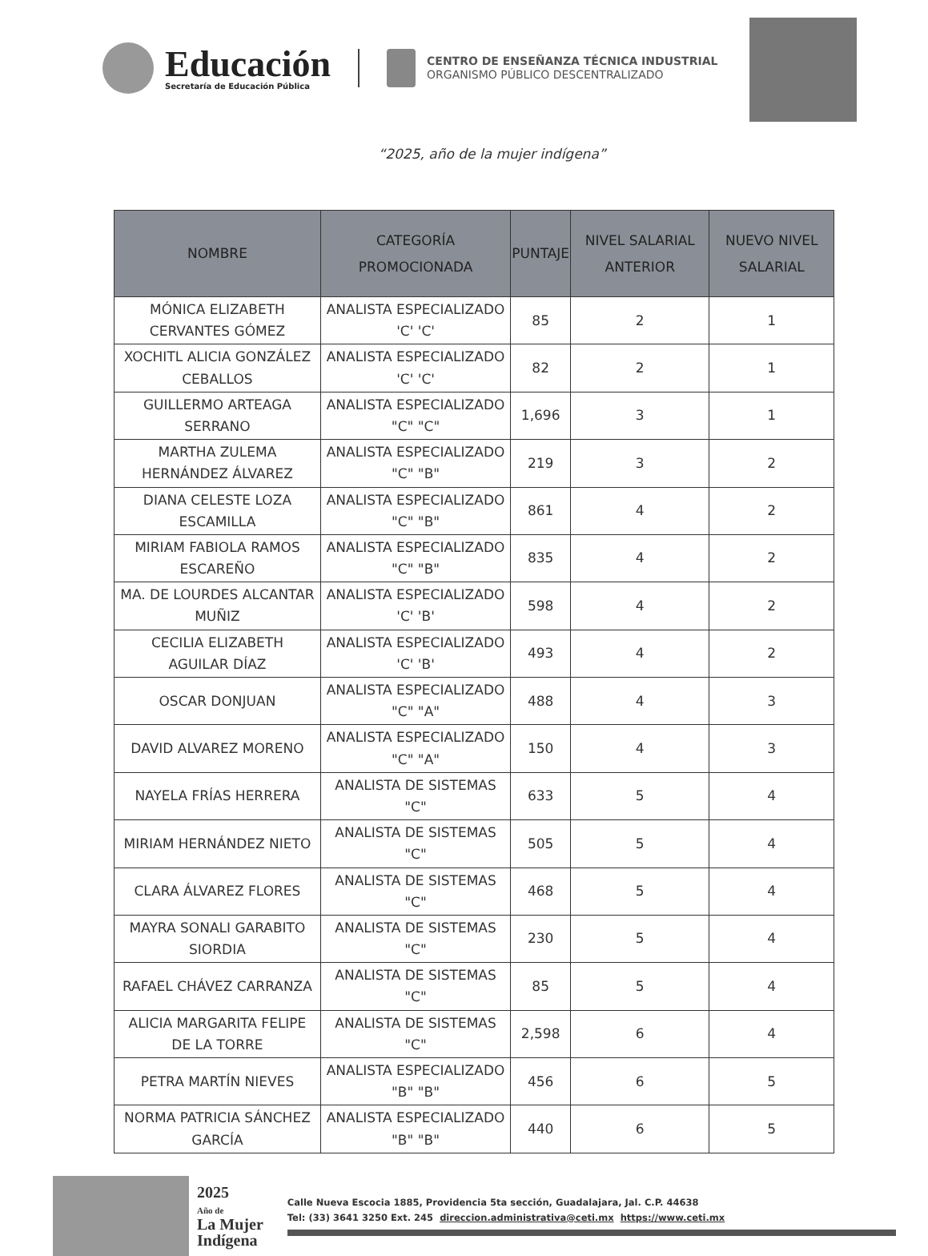Educación
Secretaría de Educación Pública
CENTRO DE ENSEÑANZA TÉCNICA INDUSTRIAL
ORGANISMO PÚBLICO DESCENTRALIZADO
“2025, año de la mujer indígena”
| NOMBRE | CATEGORÍA PROMOCIONADA | PUNTAJE | NIVEL SALARIAL ANTERIOR | NUEVO NIVEL SALARIAL |
| --- | --- | --- | --- | --- |
| MÓNICA ELIZABETH CERVANTES GÓMEZ | ANALISTA ESPECIALIZADO 'C' 'C' | 85 | 2 | 1 |
| XOCHITL ALICIA GONZÁLEZ CEBALLOS | ANALISTA ESPECIALIZADO 'C' 'C' | 82 | 2 | 1 |
| GUILLERMO ARTEAGA SERRANO | ANALISTA ESPECIALIZADO "C" "C" | 1,696 | 3 | 1 |
| MARTHA ZULEMA HERNÁNDEZ ÁLVAREZ | ANALISTA ESPECIALIZADO "C" "B" | 219 | 3 | 2 |
| DIANA CELESTE LOZA ESCAMILLA | ANALISTA ESPECIALIZADO "C" "B" | 861 | 4 | 2 |
| MIRIAM FABIOLA RAMOS ESCAREÑO | ANALISTA ESPECIALIZADO "C" "B" | 835 | 4 | 2 |
| MA. DE LOURDES ALCANTAR MUÑIZ | ANALISTA ESPECIALIZADO 'C' 'B' | 598 | 4 | 2 |
| CECILIA ELIZABETH AGUILAR DÍAZ | ANALISTA ESPECIALIZADO 'C' 'B' | 493 | 4 | 2 |
| OSCAR DONJUAN | ANALISTA ESPECIALIZADO "C" "A" | 488 | 4 | 3 |
| DAVID ALVAREZ MORENO | ANALISTA ESPECIALIZADO "C" "A" | 150 | 4 | 3 |
| NAYELA FRÍAS HERRERA | ANALISTA DE SISTEMAS "C" | 633 | 5 | 4 |
| MIRIAM HERNÁNDEZ NIETO | ANALISTA DE SISTEMAS "C" | 505 | 5 | 4 |
| CLARA ÁLVAREZ FLORES | ANALISTA DE SISTEMAS "C" | 468 | 5 | 4 |
| MAYRA SONALI GARABITO SIORDIA | ANALISTA DE SISTEMAS "C" | 230 | 5 | 4 |
| RAFAEL CHÁVEZ CARRANZA | ANALISTA DE SISTEMAS "C" | 85 | 5 | 4 |
| ALICIA MARGARITA FELIPE DE LA TORRE | ANALISTA DE SISTEMAS "C" | 2,598 | 6 | 4 |
| PETRA MARTÍN NIEVES | ANALISTA ESPECIALIZADO "B" "B" | 456 | 6 | 5 |
| NORMA PATRICIA SÁNCHEZ GARCÍA | ANALISTA ESPECIALIZADO "B" "B" | 440 | 6 | 5 |
2025
Año de
La Mujer
Indígena
Calle Nueva Escocia 1885, Providencia 5ta sección, Guadalajara, Jal. C.P. 44638
Tel: (33) 3641 3250 Ext. 245 direccion.administrativa@ceti.mx https://www.ceti.mx